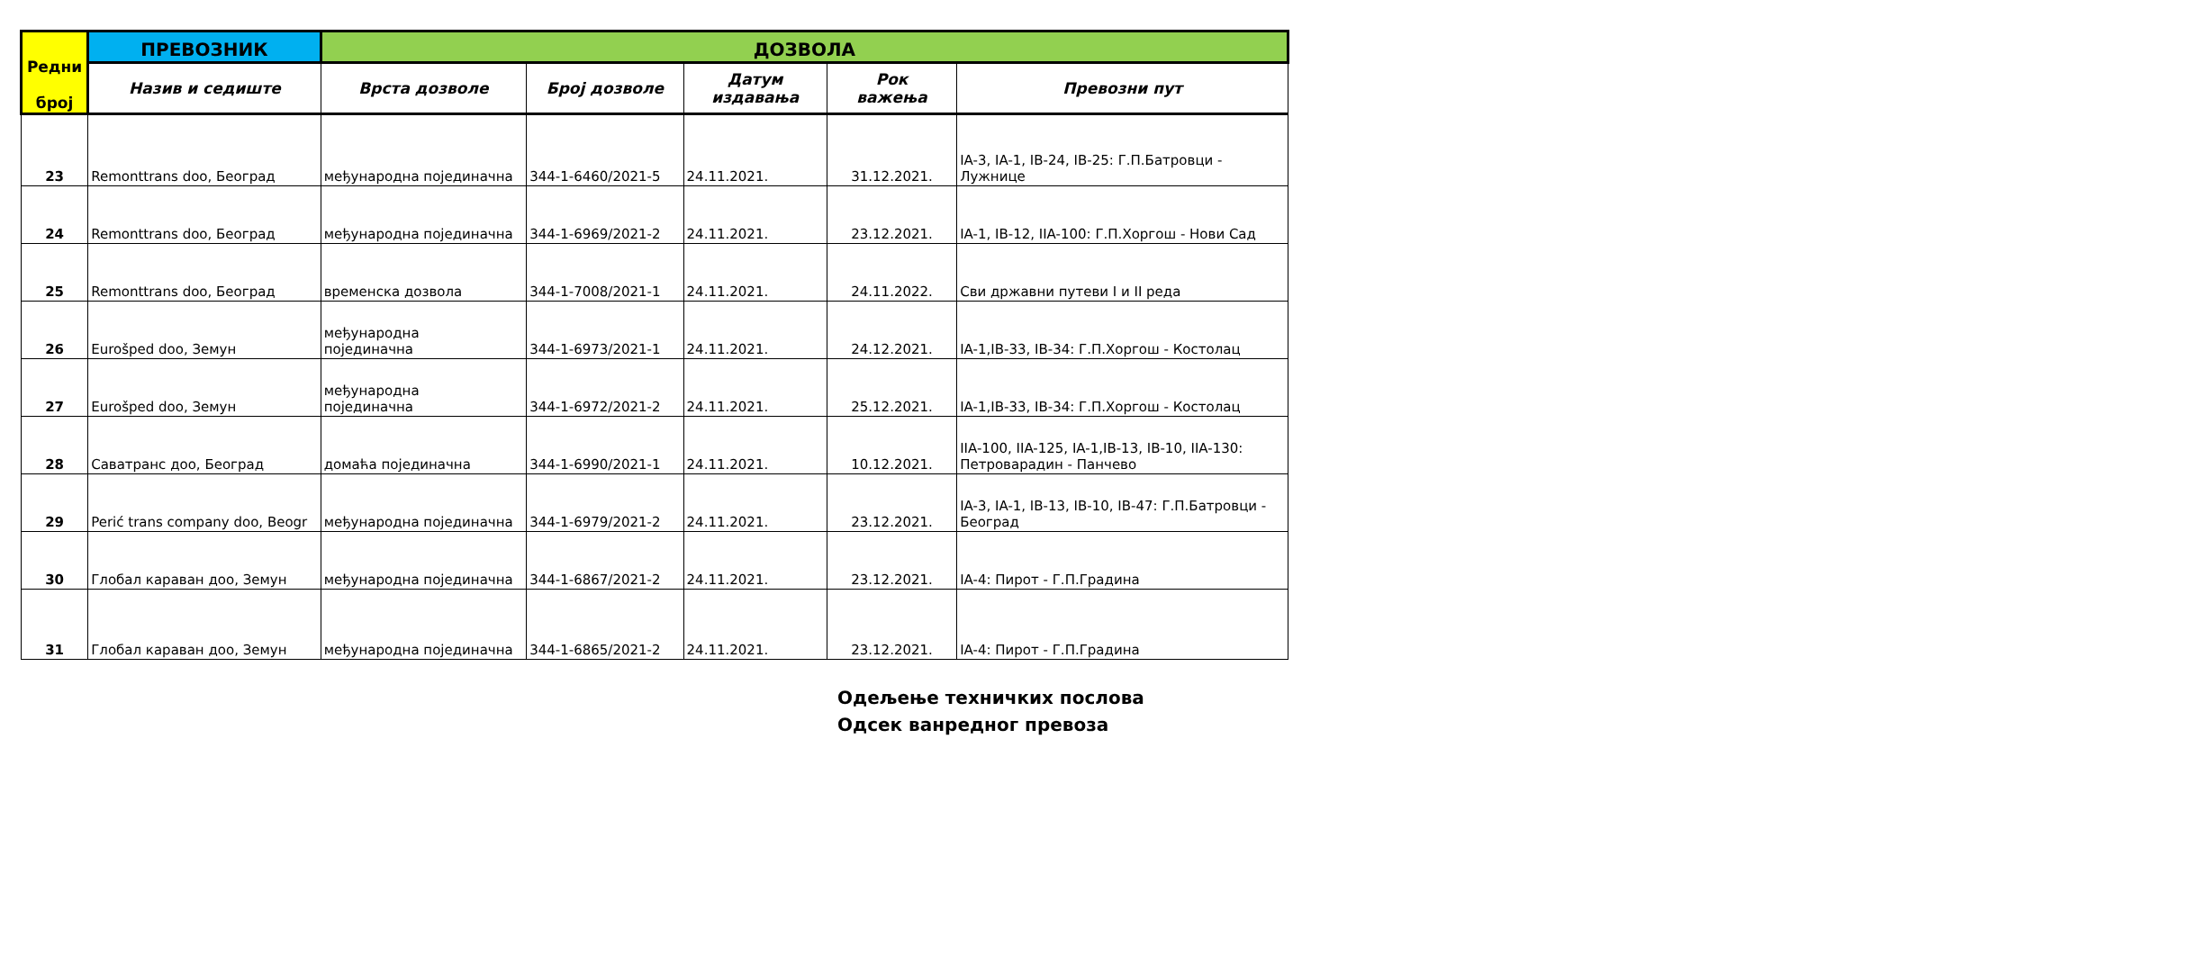| Редни број | ПРЕВОЗНИК | ДОЗВОЛА | | | | |
| --- | --- | --- | --- | --- | --- | --- |
| | Назив и седиште | Врста дозволе | Број дозволе | Датум издавања | Рок важења | Превозни пут |
| 23 | Remonttrans doo, Београд | међународна појединачна | 344-1-6460/2021-5 | 24.11.2021. | 31.12.2021. | IA-3, IA-1, IB-24, IB-25: Г.П.Батровци - Лужнице |
| 24 | Remonttrans doo, Београд | међународна појединачна | 344-1-6969/2021-2 | 24.11.2021. | 23.12.2021. | IA-1, IB-12, IIA-100: Г.П.Хоргош - Нови Сад |
| 25 | Remonttrans doo, Београд | временска дозвола | 344-1-7008/2021-1 | 24.11.2021. | 24.11.2022. | Сви државни путеви I и II реда |
| 26 | Eurošped doo, Земун | међународна појединачна | 344-1-6973/2021-1 | 24.11.2021. | 24.12.2021. | IA-1,IB-33, IB-34: Г.П.Хоргош - Костолац |
| 27 | Eurošped doo, Земун | међународна појединачна | 344-1-6972/2021-2 | 24.11.2021. | 25.12.2021. | IA-1,IB-33, IB-34: Г.П.Хоргош - Костолац |
| 28 | Саватранс доо, Београд | домаћа појединачна | 344-1-6990/2021-1 | 24.11.2021. | 10.12.2021. | IIA-100, IIA-125, IA-1,IB-13, IB-10, IIA-130: Петроварадин - Панчево |
| 29 | Perić trans company doo, Beogr | међународна појединачна | 344-1-6979/2021-2 | 24.11.2021. | 23.12.2021. | IA-3, IA-1, IB-13, IB-10, IB-47: Г.П.Батровци - Београд |
| 30 | Глобал караван доо, Земун | међународна појединачна | 344-1-6867/2021-2 | 24.11.2021. | 23.12.2021. | IA-4: Пирот - Г.П.Градина |
| 31 | Глобал караван доо, Земун | међународна појединачна | 344-1-6865/2021-2 | 24.11.2021. | 23.12.2021. | IA-4: Пирот - Г.П.Градина |
Одељење техничких послова
Одсек ванредног превоза